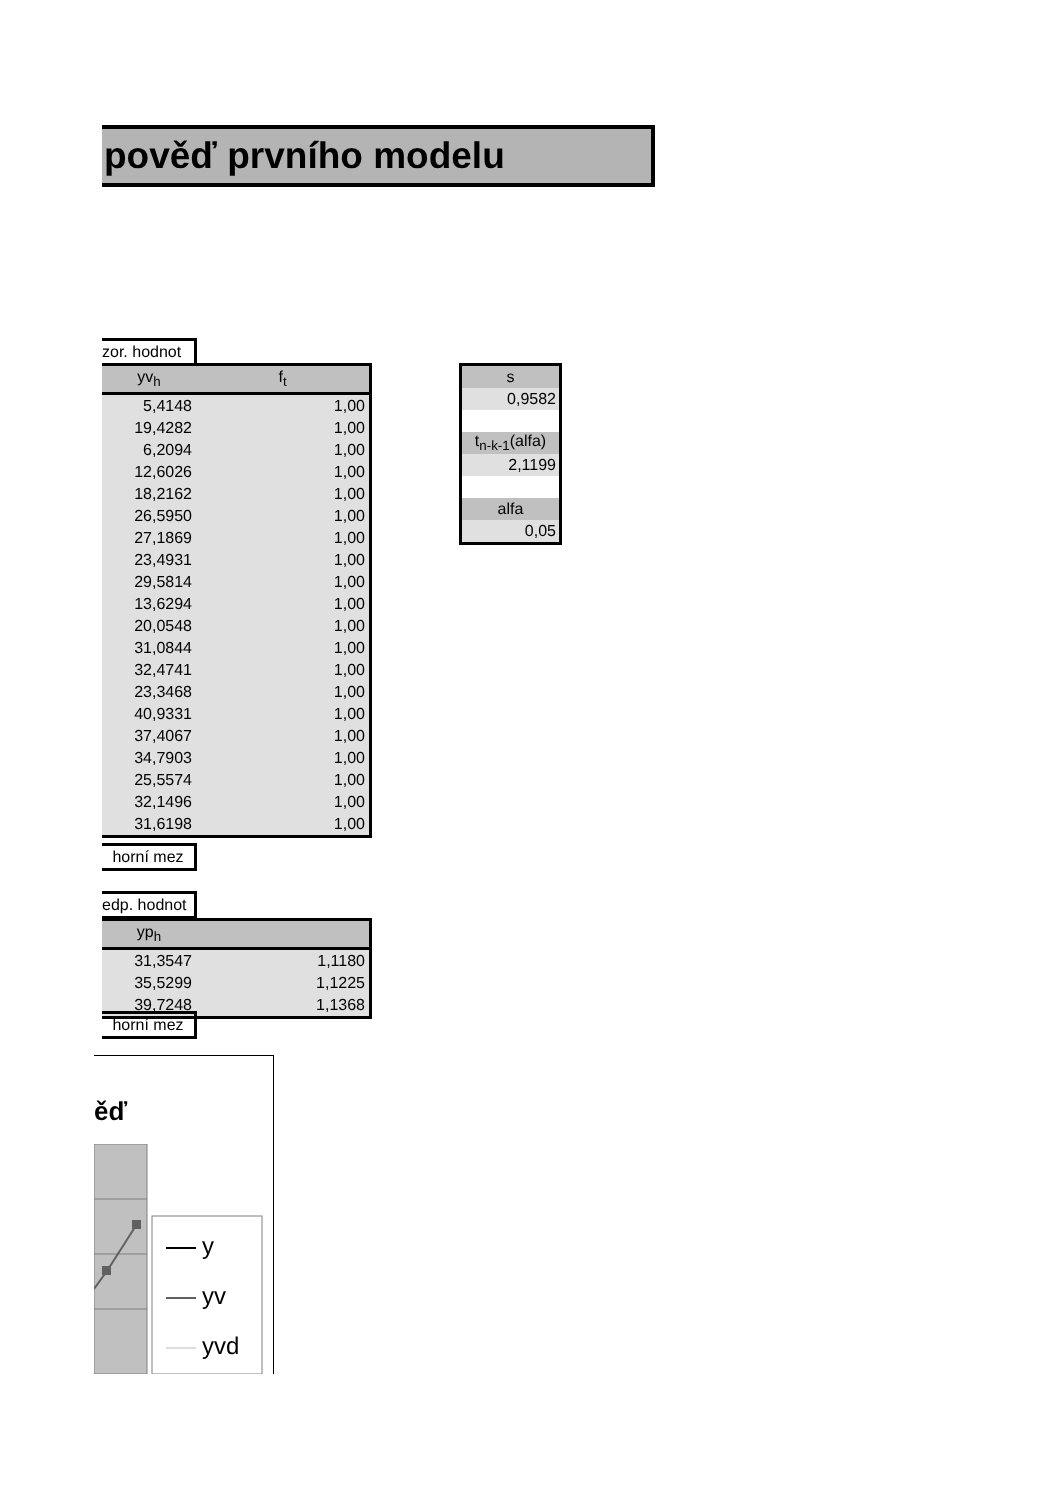pověď prvního modelu
zor. hodnot
| yv<sub>h</sub> | f<sub>t</sub> |
| --- | --- |
| 5,4148 | 1,00 |
| 19,4282 | 1,00 |
| 6,2094 | 1,00 |
| 12,6026 | 1,00 |
| 18,2162 | 1,00 |
| 26,5950 | 1,00 |
| 27,1869 | 1,00 |
| 23,4931 | 1,00 |
| 29,5814 | 1,00 |
| 13,6294 | 1,00 |
| 20,0548 | 1,00 |
| 31,0844 | 1,00 |
| 32,4741 | 1,00 |
| 23,3468 | 1,00 |
| 40,9331 | 1,00 |
| 37,4067 | 1,00 |
| 34,7903 | 1,00 |
| 25,5574 | 1,00 |
| 32,1496 | 1,00 |
| 31,6198 | 1,00 |
horní mez
| s |
| 0,9582 |
| t<sub>n-k-1</sub>(alfa) |
| 2,1199 |
| alfa |
| 0,05 |
edp. hodnot
| yp<sub>h</sub> | |
| --- | --- |
| 31,3547 | 1,1180 |
| 35,5299 | 1,1225 |
| 39,7248 | 1,1368 |
horní mez
ěď
y
yv
yvd